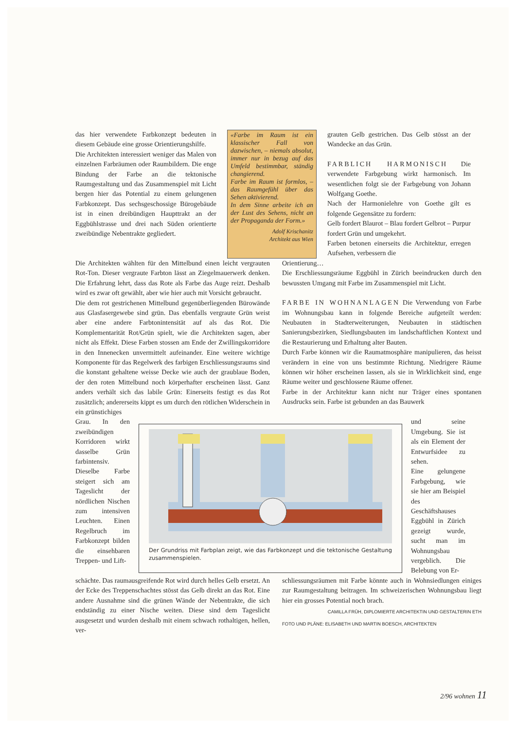das hier verwendete Farbkonzept bedeuten in diesem Gebäude eine grosse Orientierungshilfe.
Die Architekten interessiert weniger das Malen von einzelnen Farbräumen oder Raumbildern. Die enge Bindung der Farbe an die tektonische Raumgestaltung und das Zusammenspiel mit Licht bergen hier das Potential zu einem gelungenen Farbkonzept. Das sechsgeschossige Bürogebäude ist in einen dreibündigen Haupttrakt an der Eggbühlstrasse und drei nach Süden orientierte zweibündige Nebentrakte gegliedert.
«Farbe im Raum ist ein klassischer Fall von dazwischen, – niemals absolut, immer nur in bezug auf das Umfeld bestimmbar, ständig changierend.
Farbe im Raum ist formlos, – das Raumgefühl über das Sehen aktivierend.
In dem Sinne arbeite ich an der Lust des Sehens, nicht an der Propaganda der Form.»
Adolf Krischanitz
Architekt aus Wien
grauten Gelb gestrichen. Das Gelb stösst an der Wandecke an das Grün.
FARBLICH HARMONISCH Die verwendete Farbgebung wirkt harmonisch. Im wesentlichen folgt sie der Farbgebung von Johann Wolfgang Goethe.
Nach der Harmonielehre von Goethe gilt es folgende Gegensätze zu fordern:
Gelb fordert Blaurot – Blau fordert Gelbrot – Purpur fordert Grün und umgekehrt.
Farben betonen einerseits die Architektur, erregen Aufsehen, verbessern die
Die Architekten wählten für den Mittelbund einen leicht vergrauten Rot-Ton. Dieser vergraute Farbton lässt an Ziegelmauerwerk denken. Die Erfahrung lehrt, dass das Rote als Farbe das Auge reizt. Deshalb wird es zwar oft gewählt, aber wie hier auch mit Vorsicht gebraucht.
Die dem rot gestrichenen Mittelbund gegenüberliegenden Bürowände aus Glasfasergewebe sind grün. Das ebenfalls vergraute Grün weist aber eine andere Farbtonintensität auf als das Rot. Die Komplementarität Rot/Grün spielt, wie die Architekten sagen, aber nicht als Effekt. Diese Farben stossen am Ende der Zwillingskorridore in den Innenecken unvermittelt aufeinander. Eine weitere wichtige Komponente für das Regelwerk des farbigen Erschliessungsraums sind die konstant gehaltene weisse Decke wie auch der graublaue Boden, der den roten Mittelbund noch körperhafter erscheinen lässt. Ganz anders verhält sich das labile Grün: Einerseits festigt es das Rot zusätzlich; andererseits kippt es um durch den rötlichen Widerschein in ein grünstichiges
Orientierung…
Die Erschliessungsräume Eggbühl in Zürich beeindrucken durch den bewussten Umgang mit Farbe im Zusammenspiel mit Licht.
FARBE IN WOHNANLAGEN Die Verwendung von Farbe im Wohnungsbau kann in folgende Bereiche aufgeteilt werden: Neubauten in Stadterweiterungen, Neubauten in städtischen Sanierungsbezirken, Siedlungsbauten im landschaftlichen Kontext und die Restaurierung und Erhaltung alter Bauten.
Durch Farbe können wir die Raumatmosphäre manipulieren, das heisst verändern in eine von uns bestimmte Richtung. Niedrigere Räume können wir höher erscheinen lassen, als sie in Wirklichkeit sind, enge Räume weiter und geschlossene Räume offener.
Farbe in der Architektur kann nicht nur Träger eines spontanen Ausdrucks sein. Farbe ist gebunden an das Bauwerk
Grau. In den zweibündigen Korridoren wirkt dasselbe Grün farbintensiv. Dieselbe Farbe steigert sich am Tageslicht der nördlichen Nischen zum intensiven Leuchten. Einen Regelbruch im Farbkonzept bilden die einsehbaren Trep­pen- und Lift-
Der Grundriss mit Farbplan zeigt, wie das Farbkonzept und die tektonische Gestaltung zusammenspielen.
und seine Umgebung. Sie ist als ein Element der Entwurfsidee zu sehen.
Eine gelungene Farbgebung, wie sie hier am Beispiel des Geschäftshauses Eggbühl in Zürich gezeigt wurde, sucht man im Wohnungsbau vergeblich. Die Belebung von Er-
schächte. Das raumausgreifende Rot wird durch helles Gelb ersetzt. An der Ecke des Treppenschachtes stösst das Gelb direkt an das Rot. Eine andere Ausnahme sind die grünen Wände der Nebentrakte, die sich endständig zu einer Nische weiten. Diese sind dem Tageslicht ausgesetzt und wurden deshalb mit einem schwach rothaltigen, hellen, ver-
schliessungsräumen mit Farbe könnte auch in Wohnsiedlungen einiges zur Raumgestaltung beitragen. Im schweizerischen Wohnungsbau liegt hier ein grosses Potential noch brach. CAMILLA FRÜH, DIPLOMIERTE ARCHITEKTIN UND GESTALTERIN ETH
FOTO UND PLÄNE: ELISABETH UND MARTIN BOESCH, ARCHITEKTEN
2/96 wohnen 11